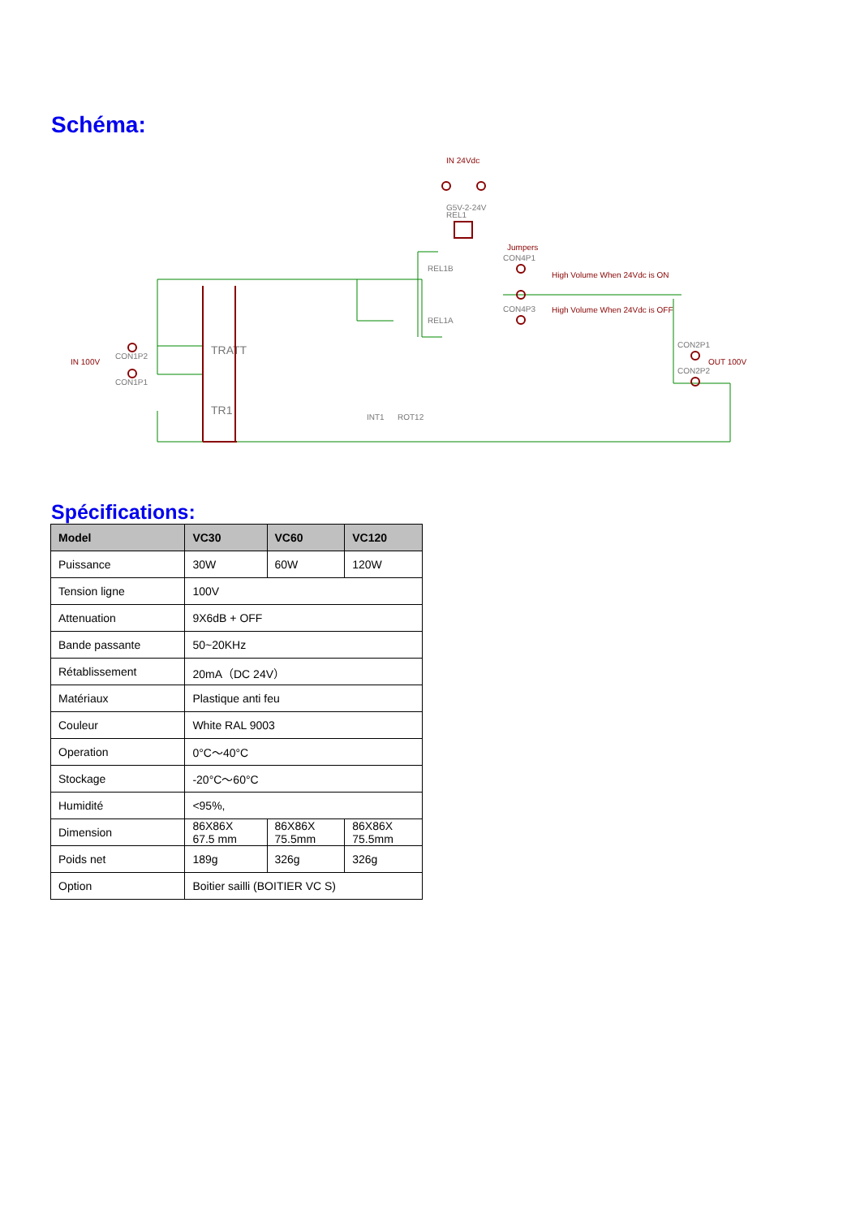Schéma:
IN 24Vdc
Jumpers
High Volume When 24Vdc is ON
High Volume When 24Vdc is OFF
IN 100V
OUT 100V
CON1P2
CON1P1
CON4P1
CON4P3
REL1B
REL1A
G5V-2-24V
REL1
CON2P1
CON2P2
INT1
ROT12
TRATT
TR1
Spécifications:
| Model | VC30 | VC60 | VC120 |
| --- | --- | --- | --- |
| Puissance | 30W | 60W | 120W |
| Tension ligne | 100V | | |
| Attenuation | 9X6dB + OFF | | |
| Bande passante | 50~20KHz | | |
| Rétablissement | 20mA（DC 24V） | | |
| Matériaux | Plastique anti feu | | |
| Couleur | White RAL 9003 | | |
| Operation | 0°C～40°C | | |
| Stockage | -20°C～60°C | | |
| Humidité | <95%, | | |
| Dimension | 86X86X 67.5 mm | 86X86X 75.5mm | 86X86X 75.5mm |
| Poids net | 189g | 326g | 326g |
| Option | Boitier sailli (BOITIER VC S) | | |